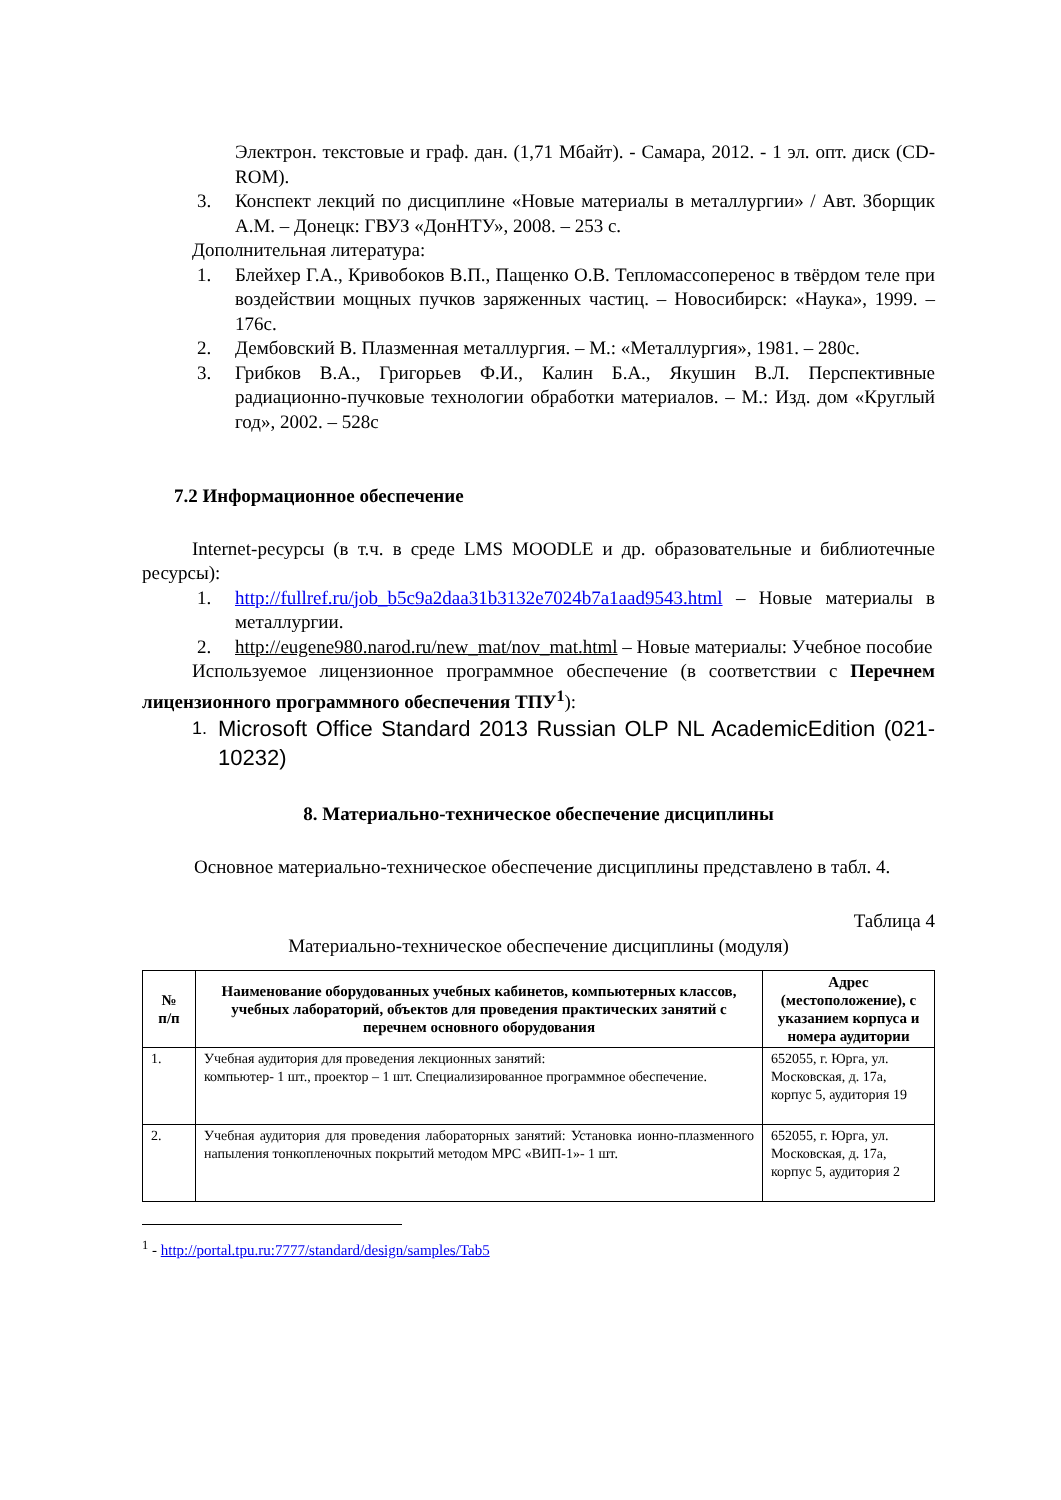Электрон. текстовые и граф. дан. (1,71 Мбайт). - Самара, 2012. - 1 эл. опт. диск (CD-ROM).
3. Конспект лекций по дисциплине «Новые материалы в металлургии» / Авт. Зборщик А.М. – Донецк: ГВУЗ «ДонНТУ», 2008. – 253 с.
Дополнительная литература:
1. Блейхер Г.А., Кривобоков В.П., Пащенко О.В. Тепломассоперенос в твёрдом теле при воздействии мощных пучков заряженных частиц. – Новосибирск: «Наука», 1999. – 176с.
2. Дембовский В. Плазменная металлургия. – М.: «Металлургия», 1981. – 280с.
3. Грибков В.А., Григорьев Ф.И., Калин Б.А., Якушин В.Л. Перспективные радиационно-пучковые технологии обработки материалов. – М.: Изд. дом «Круглый год», 2002. – 528с
7.2 Информационное обеспечение
Internet-ресурсы (в т.ч. в среде LMS MOODLE и др. образовательные и библиотечные ресурсы):
1. http://fullref.ru/job_b5c9a2daa31b3132e7024b7a1aad9543.html – Новые материалы в металлургии.
2. http://eugene980.narod.ru/new_mat/nov_mat.html – Новые материалы: Учебное пособие
Используемое лицензионное программное обеспечение (в соответствии с Перечнем лицензионного программного обеспечения ТПУ<sup>1</sup>):
1.
Microsoft Office Standard 2013 Russian OLP NL AcademicEdition (021-10232)
8. Материально-техническое обеспечение дисциплины
Основное материально-техническое обеспечение дисциплины представлено в табл. 4.
Таблица 4
Материально-техническое обеспечение дисциплины (модуля)
| № п/п | Наименование оборудованных учебных кабинетов, компьютерных классов, учебных лабораторий, объектов для проведения практических занятий с перечнем основного оборудования | Адрес (местоположение), с указанием корпуса и номера аудитории |
| --- | --- | --- |
| 1. | Учебная аудитория для проведения лекционных занятий: компьютер- 1 шт., проектор – 1 шт. Специализированное программное обеспечение. | 652055, г. Юрга, ул. Московская, д. 17а, корпус 5, аудитория 19 |
| 2. | Учебная аудитория для проведения лабораторных занятий: Установка ионно-плазменного напыления тонкопленочных покрытий методом МРС «ВИП-1»- 1 шт. | 652055, г. Юрга, ул. Московская, д. 17а, корпус 5, аудитория 2 |
<sup>1</sup> - http://portal.tpu.ru:7777/standard/design/samples/Tab5